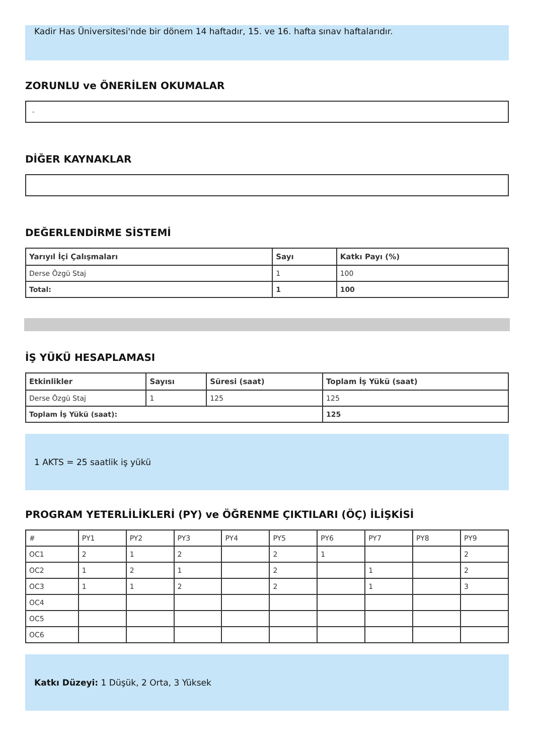Kadir Has Üniversitesi'nde bir dönem 14 haftadır, 15. ve 16. hafta sınav haftalarıdır.
ZORUNLU ve ÖNERİLEN OKUMALAR
-
DİĞER KAYNAKLAR
DEĞERLENDİRME SİSTEMİ
| Yarıyıl İçi Çalışmaları | Sayı | Katkı Payı (%) |
| --- | --- | --- |
| Derse Özgü Staj | 1 | 100 |
| Total: | 1 | 100 |
İŞ YÜKÜ HESAPLAMASI
| Etkinlikler | Sayısı | Süresi (saat) | Toplam İş Yükü (saat) |
| --- | --- | --- | --- |
| Derse Özgü Staj | 1 | 125 | 125 |
| Toplam İş Yükü (saat): | | | 125 |
1 AKTS = 25 saatlik iş yükü
PROGRAM YETERLİLİKLERİ (PY) ve ÖĞRENME ÇIKTILARI (ÖÇ) İLİŞKİSİ
| # | PY1 | PY2 | PY3 | PY4 | PY5 | PY6 | PY7 | PY8 | PY9 |
| OC1 | 2 | 1 | 2 | | 2 | 1 | | | 2 |
| OC2 | 1 | 2 | 1 | | 2 | | 1 | | 2 |
| OC3 | 1 | 1 | 2 | | 2 | | 1 | | 3 |
| OC4 | | | | | | | | | |
| OC5 | | | | | | | | | |
| OC6 | | | | | | | | | |
Katkı Düzeyi: 1 Düşük, 2 Orta, 3 Yüksek